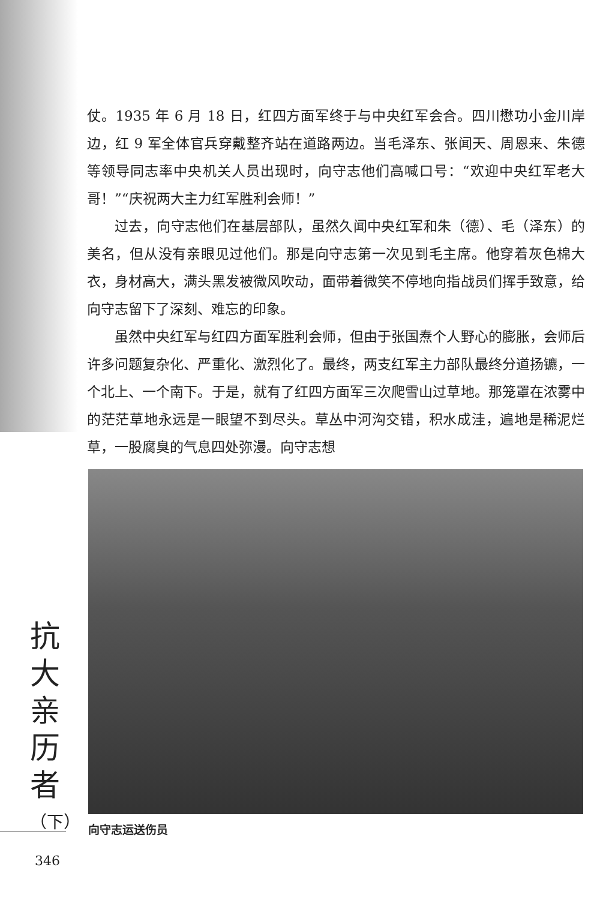仗。1935 年 6 月 18 日，红四方面军终于与中央红军会合。四川懋功小金川岸边，红 9 军全体官兵穿戴整齐站在道路两边。当毛泽东、张闻天、周恩来、朱德等领导同志率中央机关人员出现时，向守志他们高喊口号：“欢迎中央红军老大哥！”“庆祝两大主力红军胜利会师！”
过去，向守志他们在基层部队，虽然久闻中央红军和朱（德）、毛（泽东）的美名，但从没有亲眼见过他们。那是向守志第一次见到毛主席。他穿着灰色棉大衣，身材高大，满头黑发被微风吹动，面带着微笑不停地向指战员们挥手致意，给向守志留下了深刻、难忘的印象。
虽然中央红军与红四方面军胜利会师，但由于张国焘个人野心的膨胀，会师后许多问题复杂化、严重化、激烈化了。最终，两支红军主力部队最终分道扬镳，一个北上、一个南下。于是，就有了红四方面军三次爬雪山过草地。那笼罩在浓雾中的茫茫草地永远是一眼望不到尽头。草丛中河沟交错，积水成洼，遍地是稀泥烂草，一股腐臭的气息四处弥漫。向守志想
向守志运送伤员
抗大亲历者
（下）
346